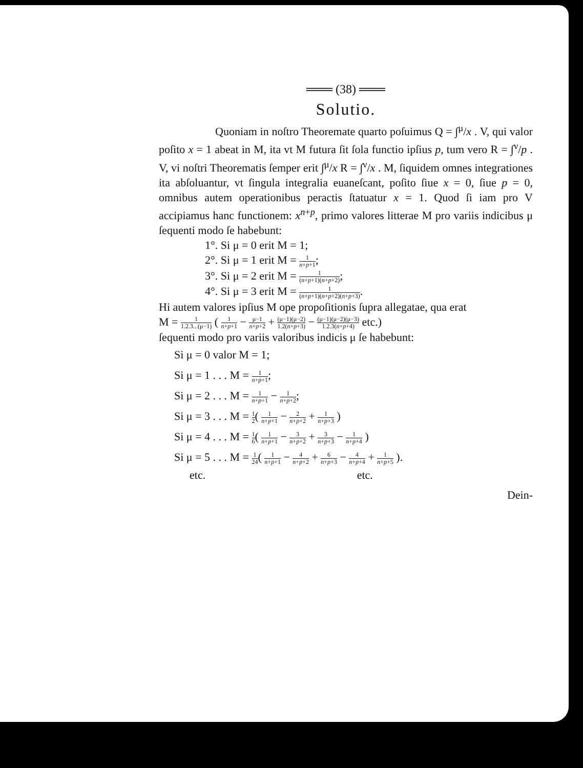═══ (38) ═══
Solutio.
Quoniam in noſtro Theoremate quarto poſuimus Q = ∫<sup>μ</sup>/x . V, qui valor poſito x = 1 abeat in M, ita vt M futura ſit ſola functio ipſius p, tum vero R = ∫<sup>ν</sup>/p . V, vi noſtri Theorematis ſemper erit ∫<sup>μ</sup>/x R = ∫<sup>ν</sup>/x . M, ſiquidem omnes integrationes ita abſoluantur, vt ſingula integralia euaneſcant, poſito ſiue x = 0, ſiue p = 0, omnibus autem operationibus peractis ſtatuatur x = 1. Quod ſi iam pro V accipiamus hanc functionem: x<sup>n+p</sup>, primo valores litterae M pro variis indicibus μ ſequenti modo ſe habebunt:
1°. Si μ = 0 erit M = 1;
2°. Si μ = 1 erit M = 1 n+p+1;
3°. Si μ = 2 erit M = 1 (n+p+1)(n+p+2);
4°. Si μ = 3 erit M = 1 (n+p+1)(n+p+2)(n+p+3).
Hi autem valores ipſius M ope propoſitionis ſupra allegatae, qua erat
M = 1 1.2.3...(μ−1) ( 1 n+p+1 − μ−1 n+p+2 + (μ−1)(μ−2) 1.2(n+p+3) − (μ−1)(μ−2)(μ−3) 1.2.3(n+p+4) etc.)
ſequenti modo pro variis valoribus indicis μ ſe habebunt:
Si μ = 0 valor M = 1;
Si μ = 1 . . . M = 1 n+p+1;
Si μ = 2 . . . M = 1 n+p+1 − 1 n+p+2;
Si μ = 3 . . . M = 1 2( 1 n+p+1 − 2 n+p+2 + 1 n+p+3 )
Si μ = 4 . . . M = 1 6( 1 n+p+1 − 3 n+p+2 + 3 n+p+3 − 1 n+p+4 )
Si μ = 5 . . . M = 1 24( 1 n+p+1 − 4 n+p+2 + 6 n+p+3 − 4 n+p+4 + 1 n+p+5 ).
etc. etc.
Dein-